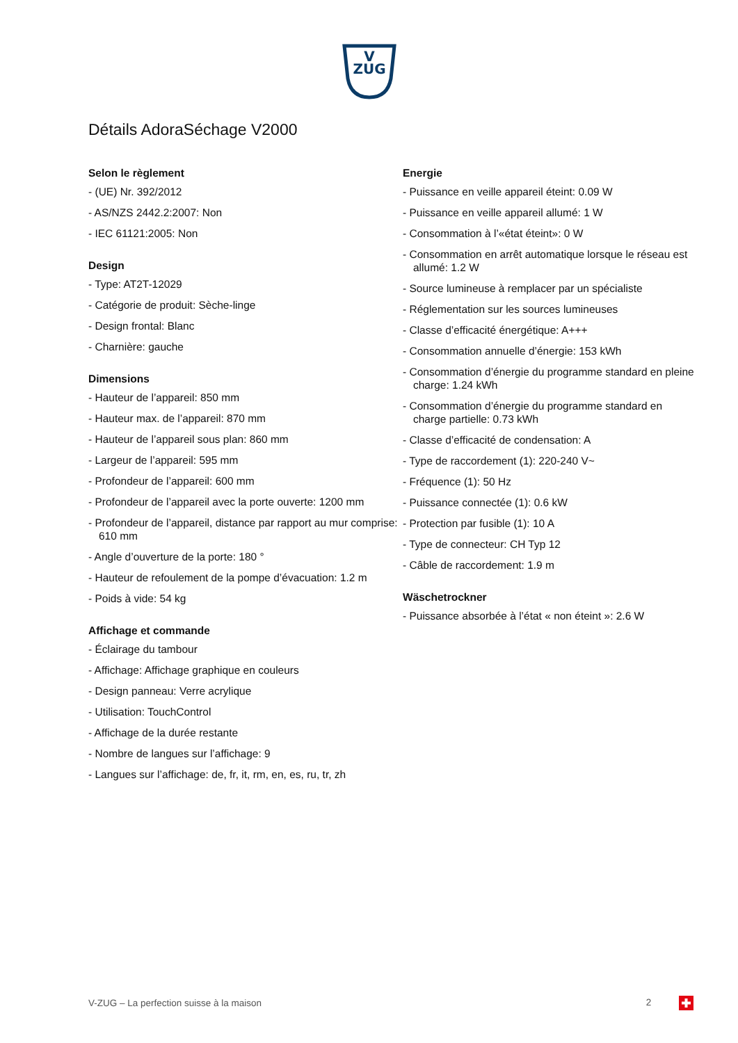V
ZUG
Détails AdoraSéchage V2000
Selon le règlement
- (UE) Nr. 392/2012
- AS/NZS 2442.2:2007: Non
- IEC 61121:2005: Non
Design
- Type: AT2T-12029
- Catégorie de produit: Sèche-linge
- Design frontal: Blanc
- Charnière: gauche
Dimensions
- Hauteur de l’appareil: 850 mm
- Hauteur max. de l’appareil: 870 mm
- Hauteur de l’appareil sous plan: 860 mm
- Largeur de l’appareil: 595 mm
- Profondeur de l’appareil: 600 mm
- Profondeur de l’appareil avec la porte ouverte: 1200 mm
- Profondeur de l’appareil, distance par rapport au mur comprise: 610 mm
- Angle d’ouverture de la porte: 180 °
- Hauteur de refoulement de la pompe d’évacuation: 1.2 m
- Poids à vide: 54 kg
Affichage et commande
- Éclairage du tambour
- Affichage: Affichage graphique en couleurs
- Design panneau: Verre acrylique
- Utilisation: TouchControl
- Affichage de la durée restante
- Nombre de langues sur l’affichage: 9
- Langues sur l’affichage: de, fr, it, rm, en, es, ru, tr, zh
Energie
- Puissance en veille appareil éteint: 0.09 W
- Puissance en veille appareil allumé: 1 W
- Consommation à l’«état éteint»: 0 W
- Consommation en arrêt automatique lorsque le réseau est allumé: 1.2 W
- Source lumineuse à remplacer par un spécialiste
- Réglementation sur les sources lumineuses
- Classe d’efficacité énergétique: A+++
- Consommation annuelle d’énergie: 153 kWh
- Consommation d’énergie du programme standard en pleine charge: 1.24 kWh
- Consommation d’énergie du programme standard en charge partielle: 0.73 kWh
- Classe d’efficacité de condensation: A
- Type de raccordement (1): 220-240 V~
- Fréquence (1): 50 Hz
- Puissance connectée (1): 0.6 kW
- Protection par fusible (1): 10 A
- Type de connecteur: CH Typ 12
- Câble de raccordement: 1.9 m
Wäschetrockner
- Puissance absorbée à l’état « non éteint »: 2.6 W
V-ZUG – La perfection suisse à la maison 2